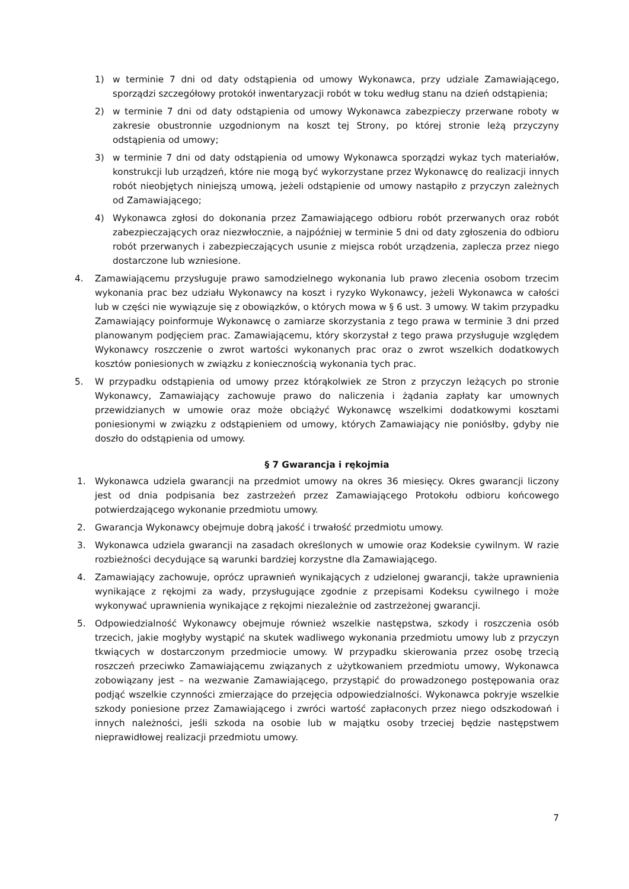1) w terminie 7 dni od daty odstąpienia od umowy Wykonawca, przy udziale Zamawiającego, sporządzi szczegółowy protokół inwentaryzacji robót w toku według stanu na dzień odstąpienia;
2) w terminie 7 dni od daty odstąpienia od umowy Wykonawca zabezpieczy przerwane roboty w zakresie obustronnie uzgodnionym na koszt tej Strony, po której stronie leżą przyczyny odstąpienia od umowy;
3) w terminie 7 dni od daty odstąpienia od umowy Wykonawca sporządzi wykaz tych materiałów, konstrukcji lub urządzeń, które nie mogą być wykorzystane przez Wykonawcę do realizacji innych robót nieobjętych niniejszą umową, jeżeli odstąpienie od umowy nastąpiło z przyczyn zależnych od Zamawiającego;
4) Wykonawca zgłosi do dokonania przez Zamawiającego odbioru robót przerwanych oraz robót zabezpieczających oraz niezwłocznie, a najpóźniej w terminie 5 dni od daty zgłoszenia do odbioru robót przerwanych i zabezpieczających usunie z miejsca robót urządzenia, zaplecza przez niego dostarczone lub wzniesione.
4. Zamawiającemu przysługuje prawo samodzielnego wykonania lub prawo zlecenia osobom trzecim wykonania prac bez udziału Wykonawcy na koszt i ryzyko Wykonawcy, jeżeli Wykonawca w całości lub w części nie wywiązuje się z obowiązków, o których mowa w § 6 ust. 3 umowy. W takim przypadku Zamawiający poinformuje Wykonawcę o zamiarze skorzystania z tego prawa w terminie 3 dni przed planowanym podjęciem prac. Zamawiającemu, który skorzystał z tego prawa przysługuje względem Wykonawcy roszczenie o zwrot wartości wykonanych prac oraz o zwrot wszelkich dodatkowych kosztów poniesionych w związku z koniecznością wykonania tych prac.
5. W przypadku odstąpienia od umowy przez którąkolwiek ze Stron z przyczyn leżących po stronie Wykonawcy, Zamawiający zachowuje prawo do naliczenia i żądania zapłaty kar umownych przewidzianych w umowie oraz może obciążyć Wykonawcę wszelkimi dodatkowymi kosztami poniesionymi w związku z odstąpieniem od umowy, których Zamawiający nie poniósłby, gdyby nie doszło do odstąpienia od umowy.
§ 7 Gwarancja i rękojmia
1. Wykonawca udziela gwarancji na przedmiot umowy na okres 36 miesięcy. Okres gwarancji liczony jest od dnia podpisania bez zastrzeżeń przez Zamawiającego Protokołu odbioru końcowego potwierdzającego wykonanie przedmiotu umowy.
2. Gwarancja Wykonawcy obejmuje dobrą jakość i trwałość przedmiotu umowy.
3. Wykonawca udziela gwarancji na zasadach określonych w umowie oraz Kodeksie cywilnym. W razie rozbieżności decydujące są warunki bardziej korzystne dla Zamawiającego.
4. Zamawiający zachowuje, oprócz uprawnień wynikających z udzielonej gwarancji, także uprawnienia wynikające z rękojmi za wady, przysługujące zgodnie z przepisami Kodeksu cywilnego i może wykonywać uprawnienia wynikające z rękojmi niezależnie od zastrzeżonej gwarancji.
5. Odpowiedzialność Wykonawcy obejmuje również wszelkie następstwa, szkody i roszczenia osób trzecich, jakie mogłyby wystąpić na skutek wadliwego wykonania przedmiotu umowy lub z przyczyn tkwiących w dostarczonym przedmiocie umowy. W przypadku skierowania przez osobę trzecią roszczeń przeciwko Zamawiającemu związanych z użytkowaniem przedmiotu umowy, Wykonawca zobowiązany jest – na wezwanie Zamawiającego, przystąpić do prowadzonego postępowania oraz podjąć wszelkie czynności zmierzające do przejęcia odpowiedzialności. Wykonawca pokryje wszelkie szkody poniesione przez Zamawiającego i zwróci wartość zapłaconych przez niego odszkodowań i innych należności, jeśli szkoda na osobie lub w majątku osoby trzeciej będzie następstwem nieprawidłowej realizacji przedmiotu umowy.
7